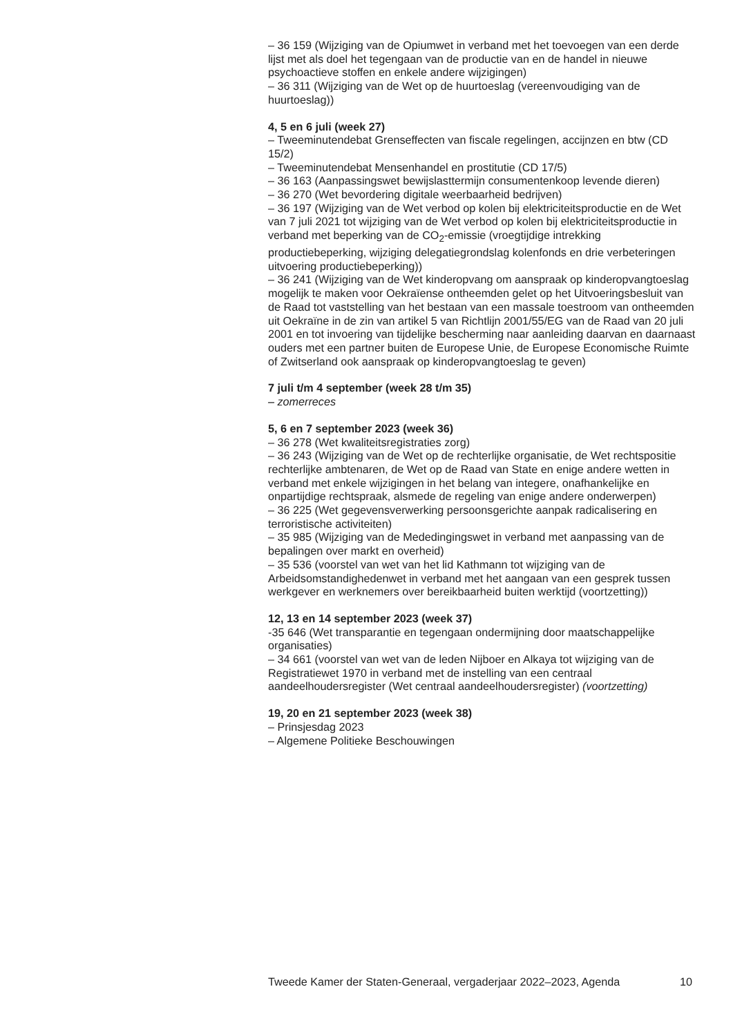– 36 159 (Wijziging van de Opiumwet in verband met het toevoegen van een derde lijst met als doel het tegengaan van de productie van en de handel in nieuwe psychoactieve stoffen en enkele andere wijzigingen)
– 36 311 (Wijziging van de Wet op de huurtoeslag (vereenvoudiging van de huurtoeslag))
4, 5 en 6 juli (week 27)
– Tweeminutendebat Grenseffecten van fiscale regelingen, accijnzen en btw (CD 15/2)
– Tweeminutendebat Mensenhandel en prostitutie (CD 17/5)
– 36 163 (Aanpassingswet bewijslasttermijn consumentenkoop levende dieren)
– 36 270 (Wet bevordering digitale weerbaarheid bedrijven)
– 36 197 (Wijziging van de Wet verbod op kolen bij elektriciteitsproductie en de Wet van 7 juli 2021 tot wijziging van de Wet verbod op kolen bij elektriciteitsproductie in verband met beperking van de CO<sub>2</sub>-emissie (vroegtijdige intrekking productiebeperking, wijziging delegatiegrondslag kolenfonds en drie verbeteringen uitvoering productiebeperking))
– 36 241 (Wijziging van de Wet kinderopvang om aanspraak op kinderopvangtoeslag mogelijk te maken voor Oekraïense ontheemden gelet op het Uitvoeringsbesluit van de Raad tot vaststelling van het bestaan van een massale toestroom van ontheemden uit Oekraïne in de zin van artikel 5 van Richtlijn 2001/55/EG van de Raad van 20 juli 2001 en tot invoering van tijdelijke bescherming naar aanleiding daarvan en daarnaast ouders met een partner buiten de Europese Unie, de Europese Economische Ruimte of Zwitserland ook aanspraak op kinderopvangtoeslag te geven)
7 juli t/m 4 september (week 28 t/m 35)
– zomerreces
5, 6 en 7 september 2023 (week 36)
– 36 278 (Wet kwaliteitsregistraties zorg)
– 36 243 (Wijziging van de Wet op de rechterlijke organisatie, de Wet rechtspositie rechterlijke ambtenaren, de Wet op de Raad van State en enige andere wetten in verband met enkele wijzigingen in het belang van integere, onafhankelijke en onpartijdige rechtspraak, alsmede de regeling van enige andere onderwerpen)
– 36 225 (Wet gegevensverwerking persoonsgerichte aanpak radicalisering en terroristische activiteiten)
– 35 985 (Wijziging van de Mededingingswet in verband met aanpassing van de bepalingen over markt en overheid)
– 35 536 (voorstel van wet van het lid Kathmann tot wijziging van de Arbeidsomstandighedenwet in verband met het aangaan van een gesprek tussen werkgever en werknemers over bereikbaarheid buiten werktijd (voortzetting))
12, 13 en 14 september 2023 (week 37)
-35 646 (Wet transparantie en tegengaan ondermijning door maatschappelijke organisaties)
– 34 661 (voorstel van wet van de leden Nijboer en Alkaya tot wijziging van de Registratiewet 1970 in verband met de instelling van een centraal aandeelhoudersregister (Wet centraal aandeelhoudersregister) (voortzetting)
19, 20 en 21 september 2023 (week 38)
– Prinsjesdag 2023
– Algemene Politieke Beschouwingen
Tweede Kamer der Staten-Generaal, vergaderjaar 2022–2023, Agenda 10